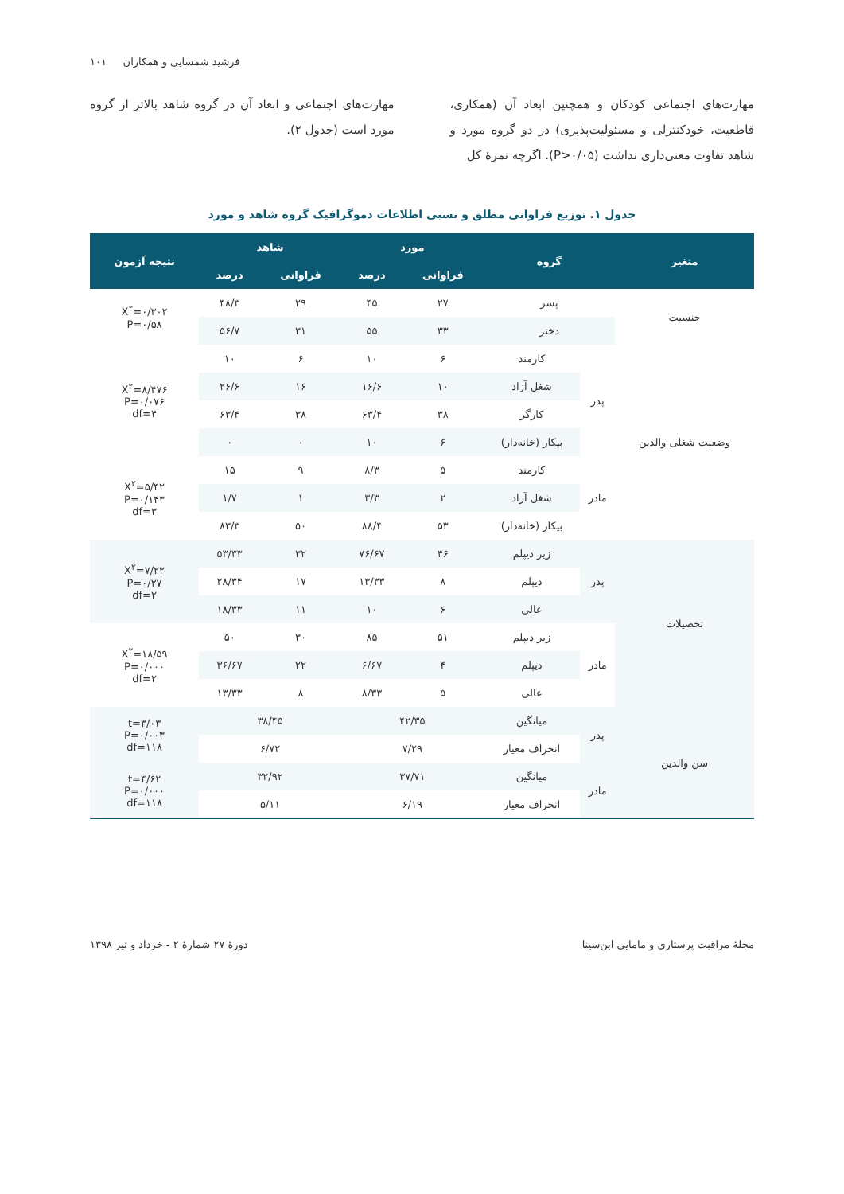فرشید شمسایی و همکاران ۱۰۱
مهارت‌های اجتماعی کودکان و همچنین ابعاد آن (همکاری، قاطعیت، خودکنترلی و مسئولیت‌پذیری) در دو گروه مورد و شاهد تفاوت معنی‌داری نداشت (P>۰/۰۵). اگرچه نمرۀ کل
مهارت‌های اجتماعی و ابعاد آن در گروه شاهد بالاتر از گروه مورد است (جدول ۲).
جدول ۱. توزیع فراوانی مطلق و نسبی اطلاعات دموگرافیک گروه شاهد و مورد
| متغیر | گروه | | مورد | | شاهد | | نتیجه آزمون |
| --- | --- | --- | --- | --- | --- | --- | --- |
| | | | فراوانی | درصد | فراوانی | درصد | |
| جنسیت | پسر | | ۲۷ | ۴۵ | ۲۹ | ۴۸/۳ | X<sup>۲</sup>=۰/۳۰۲ P=۰/۵۸ |
| | دختر | | ۳۳ | ۵۵ | ۳۱ | ۵۶/۷ | |
| وضعیت شغلی والدین | پدر | کارمند | ۶ | ۱۰ | ۶ | ۱۰ | X<sup>۲</sup>=۸/۴۷۶ P=۰/۰۷۶ df=۴ |
| | | شغل آزاد | ۱۰ | ۱۶/۶ | ۱۶ | ۲۶/۶ | |
| | | کارگر | ۳۸ | ۶۳/۴ | ۳۸ | ۶۳/۴ | |
| | | بیکار (خانه‌دار) | ۶ | ۱۰ | ۰ | ۰ | |
| | مادر | کارمند | ۵ | ۸/۳ | ۹ | ۱۵ | X<sup>۲</sup>=۵/۴۲ P=۰/۱۴۳ df=۳ |
| | | شغل آزاد | ۲ | ۳/۳ | ۱ | ۱/۷ | |
| | | بیکار (خانه‌دار) | ۵۳ | ۸۸/۴ | ۵۰ | ۸۳/۳ | |
| تحصیلات | پدر | زیر دیپلم | ۴۶ | ۷۶/۶۷ | ۳۲ | ۵۳/۳۳ | X<sup>۲</sup>=۷/۲۲ P=۰/۲۷ df=۲ |
| | | دیپلم | ۸ | ۱۳/۳۳ | ۱۷ | ۲۸/۳۴ | |
| | | عالی | ۶ | ۱۰ | ۱۱ | ۱۸/۳۳ | |
| | مادر | زیر دیپلم | ۵۱ | ۸۵ | ۳۰ | ۵۰ | X<sup>۲</sup>=۱۸/۵۹ P=۰/۰۰۰ df=۲ |
| | | دیپلم | ۴ | ۶/۶۷ | ۲۲ | ۳۶/۶۷ | |
| | | عالی | ۵ | ۸/۳۳ | ۸ | ۱۳/۳۳ | |
| سن والدین | پدر | میانگین | ۴۲/۳۵ | | ۳۸/۴۵ | | t=۳/۰۳ P=۰/۰۰۳ df=۱۱۸ |
| | | انحراف معیار | ۷/۲۹ | | ۶/۷۲ | | |
| | مادر | میانگین | ۳۷/۷۱ | | ۳۲/۹۲ | | t=۴/۶۲ P=۰/۰۰۰ df=۱۱۸ |
| | | انحراف معیار | ۶/۱۹ | | ۵/۱۱ | | |
مجلۀ مراقبت پرستاری و مامایی ابن‌سینا دورۀ ۲۷ شمارۀ ۲ - خرداد و تیر ۱۳۹۸